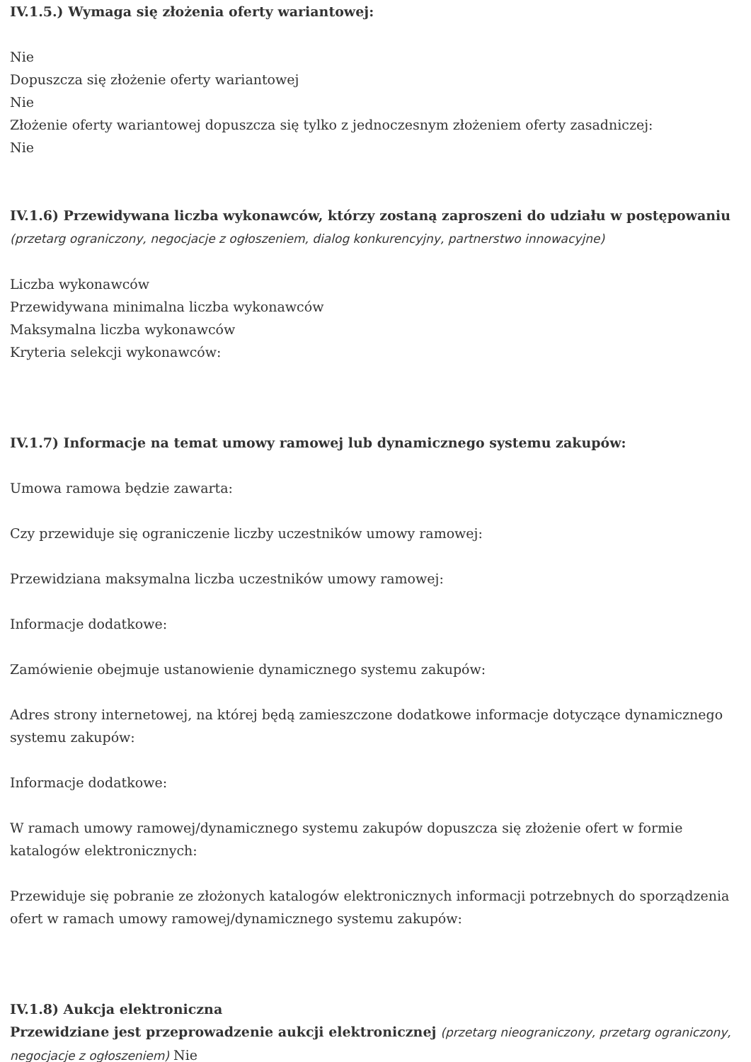IV.1.5.) Wymaga się złożenia oferty wariantowej:
Nie
Dopuszcza się złożenie oferty wariantowej
Nie
Złożenie oferty wariantowej dopuszcza się tylko z jednoczesnym złożeniem oferty zasadniczej:
Nie
IV.1.6) Przewidywana liczba wykonawców, którzy zostaną zaproszeni do udziału w postępowaniu
(przetarg ograniczony, negocjacje z ogłoszeniem, dialog konkurencyjny, partnerstwo innowacyjne)
Liczba wykonawców
Przewidywana minimalna liczba wykonawców
Maksymalna liczba wykonawców
Kryteria selekcji wykonawców:
IV.1.7) Informacje na temat umowy ramowej lub dynamicznego systemu zakupów:
Umowa ramowa będzie zawarta:
Czy przewiduje się ograniczenie liczby uczestników umowy ramowej:
Przewidziana maksymalna liczba uczestników umowy ramowej:
Informacje dodatkowe:
Zamówienie obejmuje ustanowienie dynamicznego systemu zakupów:
Adres strony internetowej, na której będą zamieszczone dodatkowe informacje dotyczące dynamicznego systemu zakupów:
Informacje dodatkowe:
W ramach umowy ramowej/dynamicznego systemu zakupów dopuszcza się złożenie ofert w formie katalogów elektronicznych:
Przewiduje się pobranie ze złożonych katalogów elektronicznych informacji potrzebnych do sporządzenia ofert w ramach umowy ramowej/dynamicznego systemu zakupów:
IV.1.8) Aukcja elektroniczna
Przewidziane jest przeprowadzenie aukcji elektronicznej (przetarg nieograniczony, przetarg ograniczony, negocjacje z ogłoszeniem) Nie